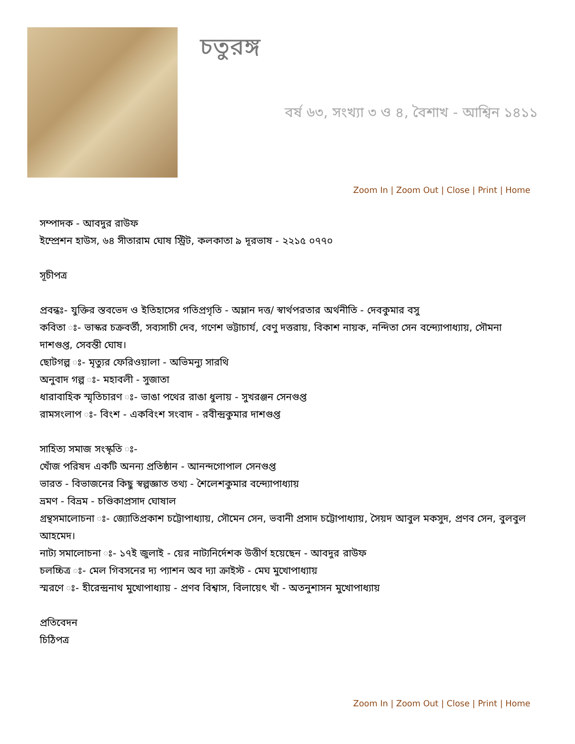চতুরঙ্গ
বর্ষ ৬৩, সংখ্যা ৩ ও ৪, বৈশাখ - আশ্বিন ১৪১১
Zoom In | Zoom Out | Close | Print | Home
সম্পাদক - আবদুর রাউফ
ইম্প্রেশন হাউস, ৬৪ সীতারাম ঘোষ স্ট্রিট, কলকাতা ৯ দূরভাষ - ২২১৫ ০৭৭০
সূচীপত্র
প্রবন্ধঃ- যুক্তির স্তবভেদ ও ইতিহাসের গতিপ্রগৃতি - অম্লান দত্ত/ স্বার্থপরতার অর্থনীতি - দেবকুমার বসু
কবিতা ঃ- ভাস্কর চক্রবর্তী, সব্যসাচী দেব, গণেশ ভট্টাচার্য, বেণু দত্তরায়, বিকাশ নায়ক, নন্দিতা সেন বন্দ্যোপাধ্যায়, সৌমনা দাশগুপ্ত, সেবন্তী ঘোষ।
ছোটগল্প ঃ- মৃত্যুর ফেরিওয়ালা - অভিমন্যু সারথি
অনুবাদ গল্প ঃ- মহাবলী - সুজাতা
ধারাবাহিক স্মৃতিচারণ ঃ- ভাঙা পথের রাঙা ধুলায় - সুখরঞ্জন সেনগুপ্ত
রামসংলাপ ঃ- বিংশ - একবিংশ সংবাদ - রবীন্দ্রকুমার দাশগুপ্ত
সাহিত্য সমাজ সংস্কৃতি ঃ-
খোঁজ পরিষদ একটি অনন্য প্রতিষ্ঠান - আনন্দগোপাল সেনগুপ্ত
ভারত - বিভাজনের কিছু স্বল্পজ্ঞাত তথ্য - শৈলেশকুমার বন্দ্যোপাধ্যায়
ভ্রমণ - বিভ্রম - চণ্ডিকাপ্রসাদ ঘোষাল
গ্রন্থসমালোচনা ঃ- জ্যোতিপ্রকাশ চট্টোপাধ্যায়, সৌমেন সেন, ভবানী প্রসাদ চট্টোপাধ্যায়, সৈয়দ আবুল মকসুদ, প্রণব সেন, বুলবুল আহমেদ।
নাট্য সমালোচনা ঃ- ১৭ই জুলাই - য়ের নাট্যনির্দেশক উত্তীর্ণ হয়েছেন - আবদুর রাউফ
চলচ্চিত্র ঃ- মেল গিবসনের দ্য প্যাশন অব দ্যা ক্রাইস্ট - মেঘ মুখোপাধ্যায়
স্মরণে ঃ- হীরেন্দ্রনাথ মুখোপাধ্যায় - প্রণব বিশ্বাস, বিলায়েৎ খাঁ - অতনুশাসন মুখোপাধ্যায়
প্রতিবেদন
চিঠিপত্র
Zoom In | Zoom Out | Close | Print | Home